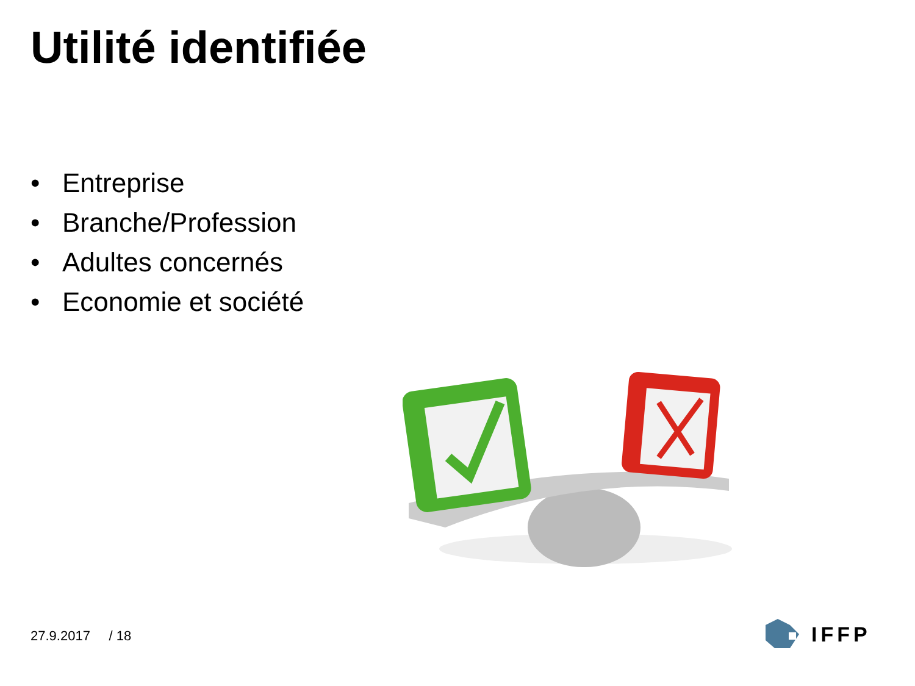Utilité identifiée
• Entreprise
• Branche/Profession
• Adultes concernés
• Economie et société
27.9.2017 / 18 IFFP